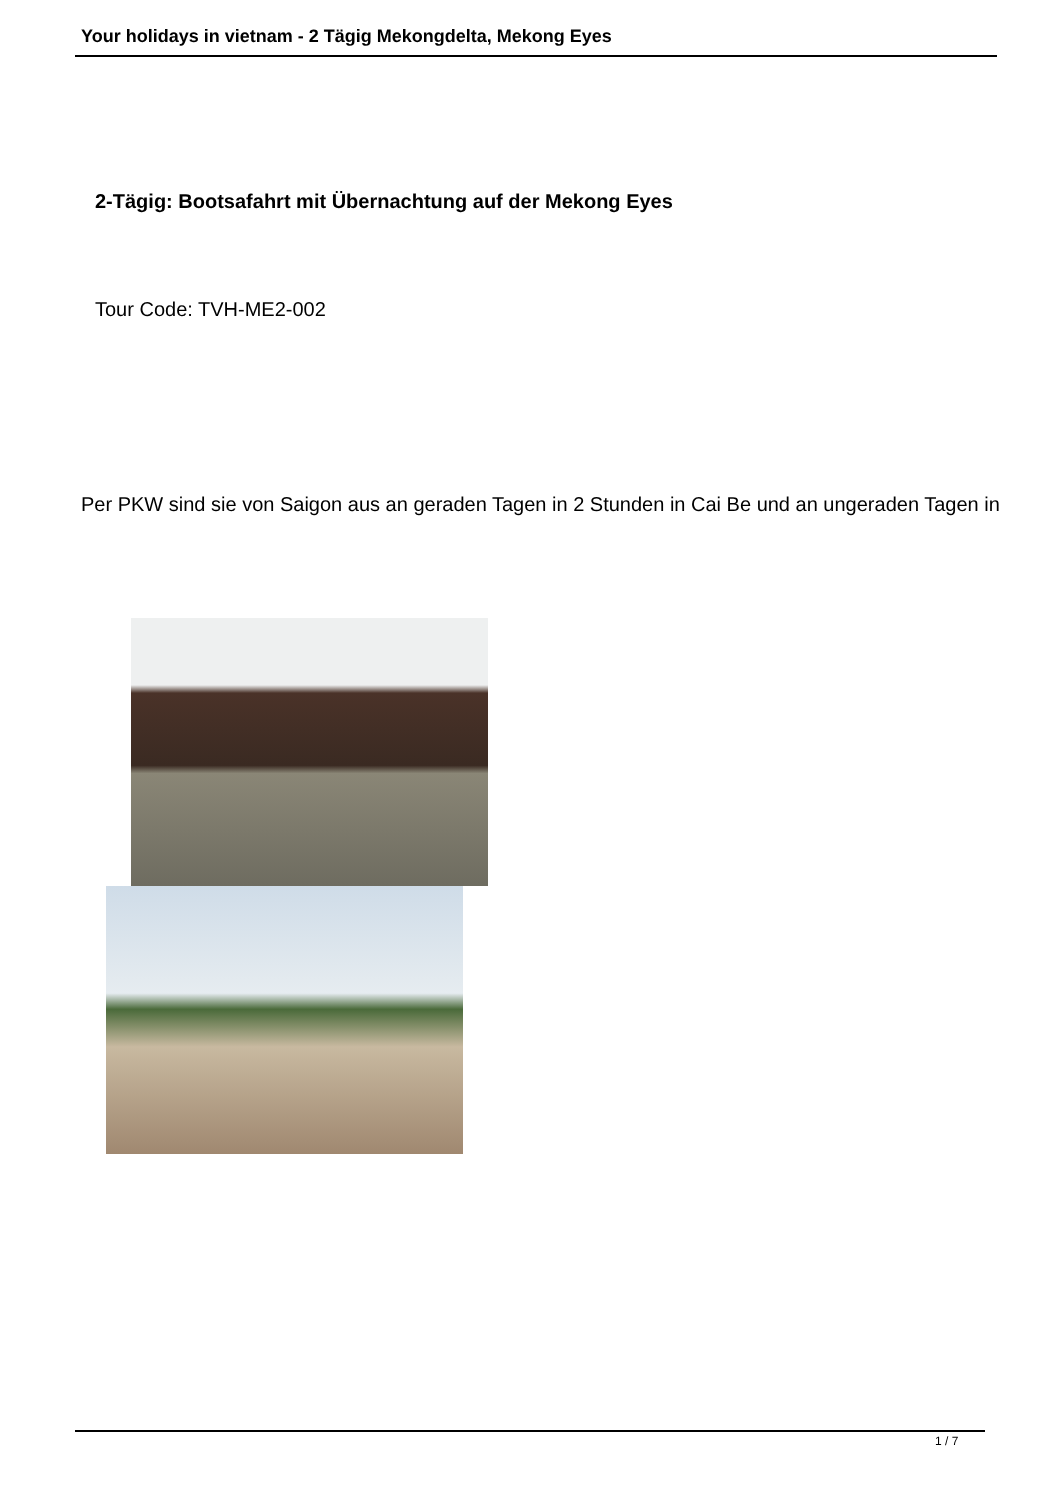Your holidays in vietnam - 2 Tägig Mekongdelta, Mekong Eyes
2-Tägig: Bootsafahrt mit Übernachtung auf der Mekong Eyes
Tour Code: TVH-ME2-002
Per PKW sind sie von Saigon aus an geraden Tagen in 2 Stunden in Cai Be und an ungeraden Tagen in
1 / 7